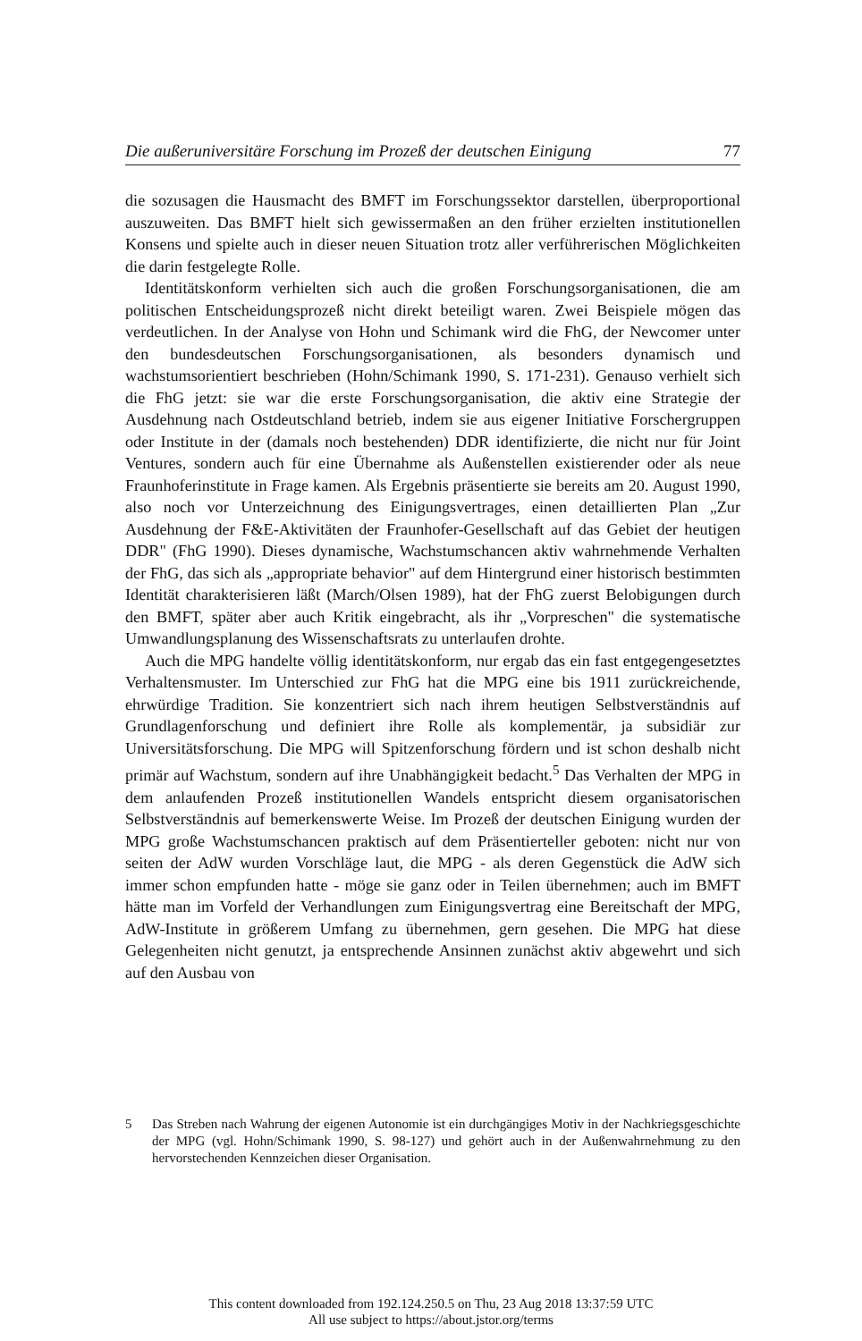Die außeruniversitäre Forschung im Prozeß der deutschen Einigung 77
die sozusagen die Hausmacht des BMFT im Forschungssektor darstellen, überproportional auszuweiten. Das BMFT hielt sich gewissermaßen an den früher erzielten institutionellen Konsens und spielte auch in dieser neuen Situation trotz aller verführerischen Möglichkeiten die darin festgelegte Rolle.
Identitätskonform verhielten sich auch die großen Forschungsorganisationen, die am politischen Entscheidungsprozeß nicht direkt beteiligt waren. Zwei Beispiele mögen das verdeutlichen. In der Analyse von Hohn und Schimank wird die FhG, der Newcomer unter den bundesdeutschen Forschungsorganisationen, als besonders dynamisch und wachstumsorientiert beschrieben (Hohn/Schimank 1990, S. 171-231). Genauso verhielt sich die FhG jetzt: sie war die erste Forschungsorganisation, die aktiv eine Strategie der Ausdehnung nach Ostdeutschland betrieb, indem sie aus eigener Initiative Forschergruppen oder Institute in der (damals noch bestehenden) DDR identifizierte, die nicht nur für Joint Ventures, sondern auch für eine Übernahme als Außenstellen existierender oder als neue Fraunhoferinstitute in Frage kamen. Als Ergebnis präsentierte sie bereits am 20. August 1990, also noch vor Unterzeichnung des Einigungsvertrages, einen detaillierten Plan „Zur Ausdehnung der F&E-Aktivitäten der Fraunhofer-Gesellschaft auf das Gebiet der heutigen DDR" (FhG 1990). Dieses dynamische, Wachstumschancen aktiv wahrnehmende Verhalten der FhG, das sich als „appropriate behavior" auf dem Hintergrund einer historisch bestimmten Identität charakterisieren läßt (March/Olsen 1989), hat der FhG zuerst Belobigungen durch den BMFT, später aber auch Kritik eingebracht, als ihr „Vorpreschen" die systematische Umwandlungsplanung des Wissenschaftsrats zu unterlaufen drohte.
Auch die MPG handelte völlig identitätskonform, nur ergab das ein fast entgegengesetztes Verhaltensmuster. Im Unterschied zur FhG hat die MPG eine bis 1911 zurückreichende, ehrwürdige Tradition. Sie konzentriert sich nach ihrem heutigen Selbstverständnis auf Grundlagenforschung und definiert ihre Rolle als komplementär, ja subsidiär zur Universitätsforschung. Die MPG will Spitzenforschung fördern und ist schon deshalb nicht primär auf Wachstum, sondern auf ihre Unabhängigkeit bedacht.<sup>5</sup> Das Verhalten der MPG in dem anlaufenden Prozeß institutionellen Wandels entspricht diesem organisatorischen Selbstverständnis auf bemerkenswerte Weise. Im Prozeß der deutschen Einigung wurden der MPG große Wachstumschancen praktisch auf dem Präsentierteller geboten: nicht nur von seiten der AdW wurden Vorschläge laut, die MPG - als deren Gegenstück die AdW sich immer schon empfunden hatte - möge sie ganz oder in Teilen übernehmen; auch im BMFT hätte man im Vorfeld der Verhandlungen zum Einigungsvertrag eine Bereitschaft der MPG, AdW-Institute in größerem Umfang zu übernehmen, gern gesehen. Die MPG hat diese Gelegenheiten nicht genutzt, ja entsprechende Ansinnen zunächst aktiv abgewehrt und sich auf den Ausbau von
5 Das Streben nach Wahrung der eigenen Autonomie ist ein durchgängiges Motiv in der Nachkriegsgeschichte der MPG (vgl. Hohn/Schimank 1990, S. 98-127) und gehört auch in der Außenwahrnehmung zu den hervorstechenden Kennzeichen dieser Organisation.
This content downloaded from 192.124.250.5 on Thu, 23 Aug 2018 13:37:59 UTC
All use subject to https://about.jstor.org/terms